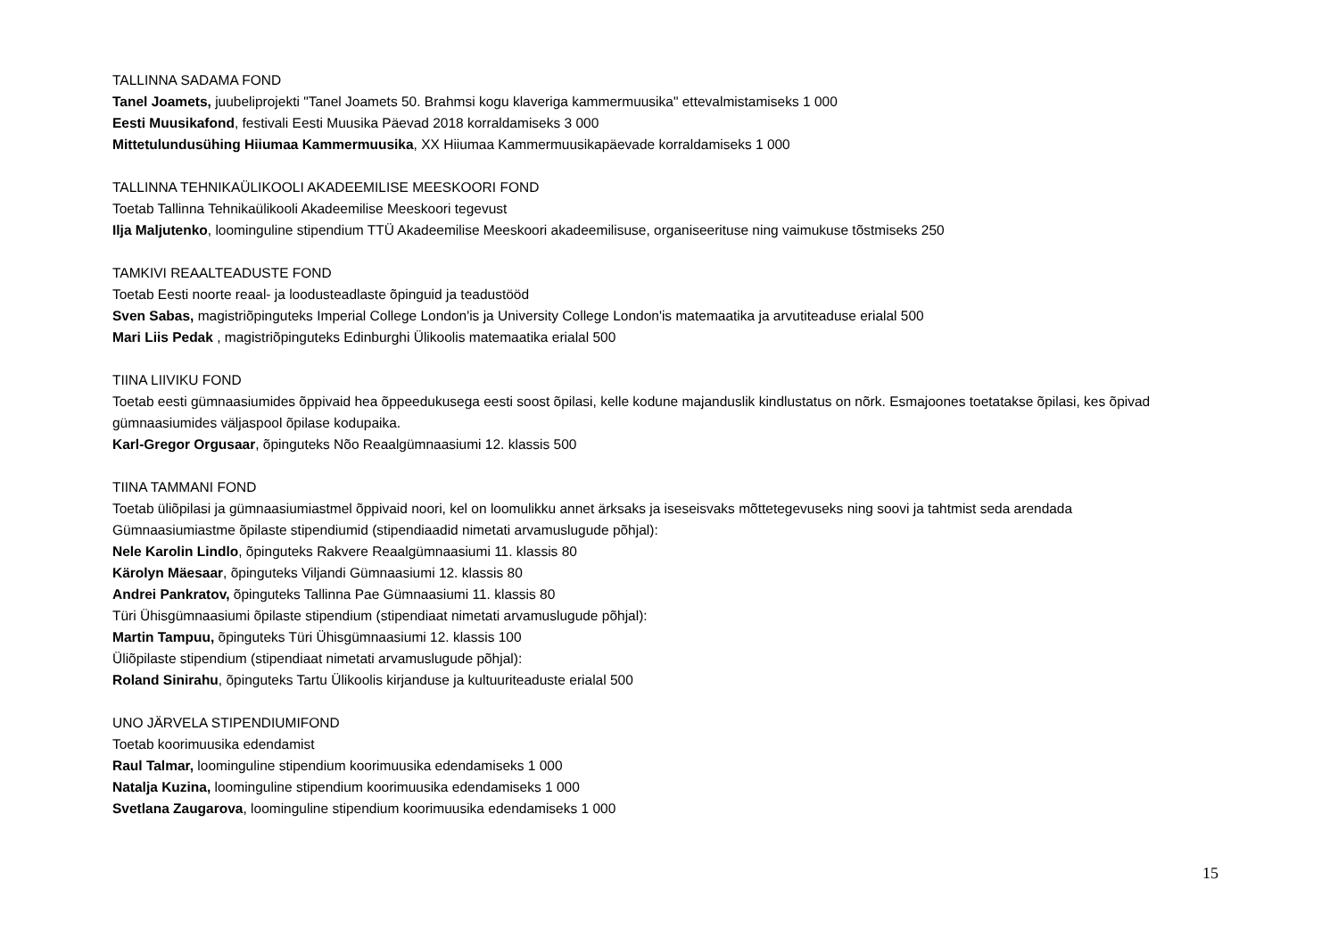TALLINNA SADAMA FOND
Tanel Joamets, juubeliprojekti "Tanel Joamets 50. Brahmsi kogu klaveriga kammermuusika" ettevalmistamiseks 1 000
Eesti Muusikafond, festivali Eesti Muusika Päevad 2018 korraldamiseks 3 000
Mittetulundusühing Hiiumaa Kammermuusika, XX Hiiumaa Kammermuusikapäevade korraldamiseks 1 000
TALLINNA TEHNIKAÜLIKOOLI AKADEEMILISE MEESKOORI FOND
Toetab Tallinna Tehnikaülikooli Akadeemilise Meeskoori tegevust
Ilja Maljutenko, loominguline stipendium TTÜ Akadeemilise Meeskoori akadeemilisuse, organiseerituse ning vaimukuse tõstmiseks 250
TAMKIVI REAALTEADUSTE FOND
Toetab Eesti noorte reaal- ja loodusteadlaste õpinguid ja teadustööd
Sven Sabas, magistriõpinguteks Imperial College London'is ja University College London'is matemaatika ja arvutiteaduse erialal 500
Mari Liis Pedak , magistriõpinguteks Edinburghi Ülikoolis matemaatika erialal 500
TIINA LIIVIKU FOND
Toetab eesti gümnaasiumides õppivaid hea õppeedukusega eesti soost õpilasi, kelle kodune majanduslik kindlustatus on nõrk. Esmajoones toetatakse õpilasi, kes õpivad gümnaasiumides väljaspool õpilase kodupaika.
Karl-Gregor Orgusaar, õpinguteks Nõo Reaalgümnaasiumi 12. klassis 500
TIINA TAMMANI FOND
Toetab üliõpilasi ja gümnaasiumiastmel õppivaid noori, kel on loomulikku annet ärksaks ja iseseisvaks mõttetegevuseks ning soovi ja tahtmist seda arendada
Gümnaasiumiastme õpilaste stipendiumid (stipendiaadid nimetati arvamuslugude põhjal):
Nele Karolin Lindlo, õpinguteks Rakvere Reaalgümnaasiumi 11. klassis 80
Kärolyn Mäesaar, õpinguteks Viljandi Gümnaasiumi 12. klassis 80
Andrei Pankratov, õpinguteks Tallinna Pae Gümnaasiumi 11. klassis 80
Türi Ühisgümnaasiumi õpilaste stipendium (stipendiaat nimetati arvamuslugude põhjal):
Martin Tampuu, õpinguteks Türi Ühisgümnaasiumi 12. klassis 100
Üliõpilaste stipendium (stipendiaat nimetati arvamuslugude põhjal):
Roland Sinirahu, õpinguteks Tartu Ülikoolis kirjanduse ja kultuuriteaduste erialal 500
UNO JÄRVELA STIPENDIUMIFOND
Toetab koorimuusika edendamist
Raul Talmar, loominguline stipendium koorimuusika edendamiseks 1 000
Natalja Kuzina, loominguline stipendium koorimuusika edendamiseks 1 000
Svetlana Zaugarova, loominguline stipendium koorimuusika edendamiseks 1 000
15